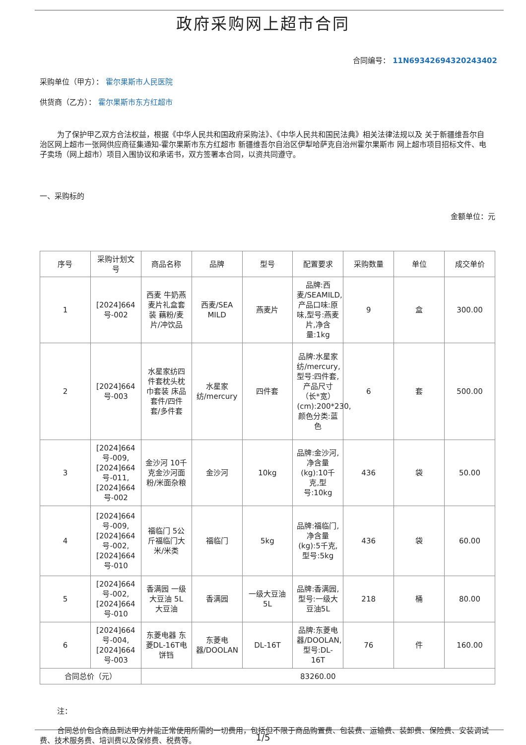政府采购网上超市合同
合同编号： 11N69342694320243402
采购单位（甲方）： 霍尔果斯市人民医院
供货商（乙方）： 霍尔果斯市东方红超市
为了保护甲乙双方合法权益，根据《中华人民共和国政府采购法》、《中华人民共和国民法典》相关法律法规以及 关于新疆维吾尔自治区网上超市一张网供应商征集通知-霍尔果斯市东方红超市 新疆维吾尔自治区伊犁哈萨克自治州霍尔果斯市 网上超市项目招标文件、电子卖场（网上超市）项目入围协议和承诺书，双方签署本合同，以资共同遵守。
一、采购标的
金额单位：元
| 序号 | 采购计划文号 | 商品名称 | 品牌 | 型号 | 配置要求 | 采购数量 | 单位 | 成交单价 |
| --- | --- | --- | --- | --- | --- | --- | --- | --- |
| 1 | [2024]664号-002 | 西麦 牛奶燕麦片礼盒套装 藕粉/麦片/冲饮品 | 西麦/SEA MILD | 燕麦片 | 品牌:西麦/SEAMILD,产品口味:原味,型号:燕麦片,净含量:1kg | 9 | 盒 | 300.00 |
| 2 | [2024]664号-003 | 水星家纺四件套枕头枕巾套装 床品套件/四件套/多件套 | 水星家纺/mercury | 四件套 | 品牌:水星家纺/mercury,型号:四件套,产品尺寸（长*宽）(cm):200*230,颜色分类:蓝色 | 6 | 套 | 500.00 |
| 3 | [2024]664号-009,[2024]664号-011,[2024]664号-002 | 金沙河 10千克金沙河面粉/米面杂粮 | 金沙河 | 10kg | 品牌:金沙河,净含量(kg):10千克,型号:10kg | 436 | 袋 | 50.00 |
| 4 | [2024]664号-009,[2024]664号-002,[2024]664号-010 | 福临门 5公斤福临门大米/米类 | 福临门 | 5kg | 品牌:福临门,净含量(kg):5千克,型号:5kg | 436 | 袋 | 60.00 |
| 5 | [2024]664号-002,[2024]664号-010 | 香满园 一级大豆油 5L 大豆油 | 香满园 | 一级大豆油 5L | 品牌:香满园,型号:一级大豆油5L | 218 | 桶 | 80.00 |
| 6 | [2024]664号-004,[2024]664号-003 | 东菱电器 东菱DL-16T电饼铛 | 东菱电器/DOOLAN | DL-16T | 品牌:东菱电器/DOOLAN,型号:DL-16T | 76 | 件 | 160.00 |
| 合同总价（元） | | 83260.00 | | | | | | |
注：
合同总价包含商品到达甲方并能正常使用所需的一切费用，包括但不限于商品购置费、包装费、运输费、装卸费、保险费、安装调试费、技术服务费、培训费以及保修费、税费等。
1/5